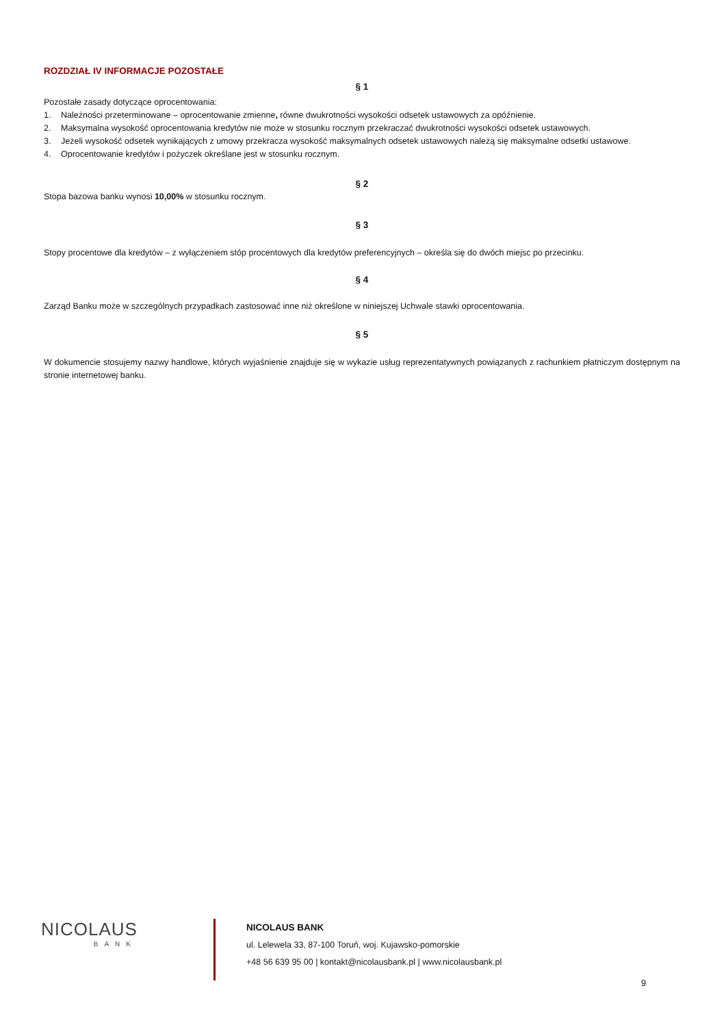ROZDZIAŁ IV INFORMACJE POZOSTAŁE
§ 1
Pozostałe zasady dotyczące oprocentowania:
1. Należności przeterminowane – oprocentowanie zmienne, równe dwukrotności wysokości odsetek ustawowych za opóźnienie.
2. Maksymalna wysokość oprocentowania kredytów nie może w stosunku rocznym przekraczać dwukrotności wysokości odsetek ustawowych.
3. Jeżeli wysokość odsetek wynikających z umowy przekracza wysokość maksymalnych odsetek ustawowych należą się maksymalne odsetki ustawowe.
4. Oprocentowanie kredytów i pożyczek określane jest w stosunku rocznym.
§ 2
Stopa bazowa banku wynosi 10,00% w stosunku rocznym.
§ 3
Stopy procentowe dla kredytów – z wyłączeniem stóp procentowych dla kredytów preferencyjnych – określa się do dwóch miejsc po przecinku.
§ 4
Zarząd Banku może w szczególnych przypadkach zastosować inne niż określone w niniejszej Uchwale stawki oprocentowania.
§ 5
W dokumencie stosujemy nazwy handlowe, których wyjaśnienie znajduje się w wykazie usług reprezentatywnych powiązanych z rachunkiem płatniczym dostępnym na stronie internetowej banku.
NICOLAUS
BANK
NICOLAUS BANK
ul. Lelewela 33, 87-100 Toruń, woj. Kujawsko-pomorskie
+48 56 639 95 00 | kontakt@nicolausbank.pl | www.nicolausbank.pl
9